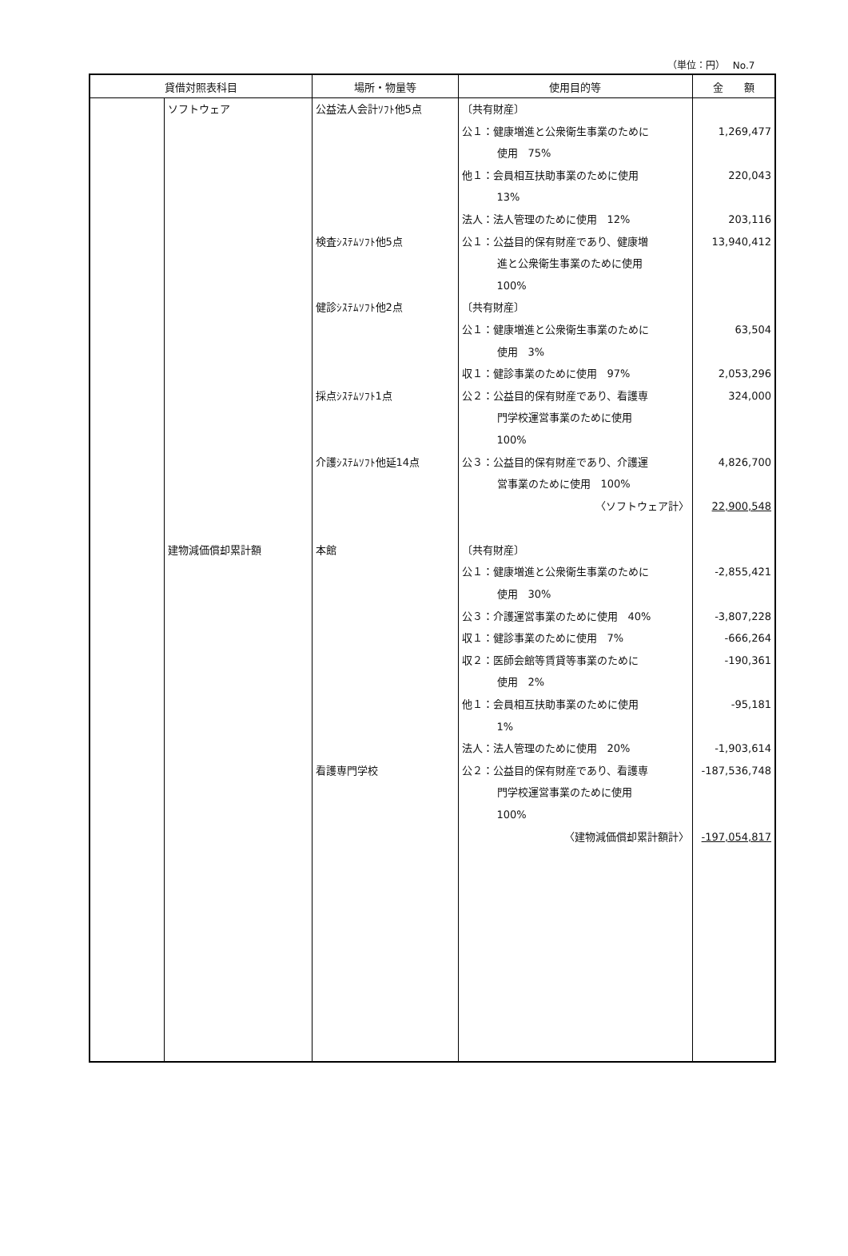（単位：円）　 No.7
| 貸借対照表科目 | | 場所・物量等 | 使用目的等 | 金 額 |
| --- | --- | --- | --- | --- |
| | ソフトウェア 建物減価償却累計額 | 公益法人会計ｿﾌﾄ他5点 検査ｼｽﾃﾑｿﾌﾄ他5点 健診ｼｽﾃﾑｿﾌﾄ他2点 採点ｼｽﾃﾑｿﾌﾄ1点 介護ｼｽﾃﾑｿﾌﾄ他延14点 本館 看護専門学校 | 〔共有財産〕 公１：健康増進と公衆衛生事業のために 使用 75% 他１：会員相互扶助事業のために使用 13% 法人：法人管理のために使用 12% 公１：公益目的保有財産であり、健康増 進と公衆衛生事業のために使用 100% 〔共有財産〕 公１：健康増進と公衆衛生事業のために 使用 3% 収１：健診事業のために使用 97% 公２：公益目的保有財産であり、看護専 門学校運営事業のために使用 100% 公３：公益目的保有財産であり、介護運 営事業のために使用 100% 〈ソフトウェア計〉 〔共有財産〕 公１：健康増進と公衆衛生事業のために 使用 30% 公３：介護運営事業のために使用 40% 収１：健診事業のために使用 7% 収２：医師会館等賃貸等事業のために 使用 2% 他１：会員相互扶助事業のために使用 1% 法人：法人管理のために使用 20% 公２：公益目的保有財産であり、看護専 門学校運営事業のために使用 100% 〈建物減価償却累計額計〉 | 1,269,477 220,043 203,116 13,940,412 63,504 2,053,296 324,000 4,826,700 22,900,548 -2,855,421 -3,807,228 -666,264 -190,361 -95,181 -1,903,614 -187,536,748 -197,054,817 |